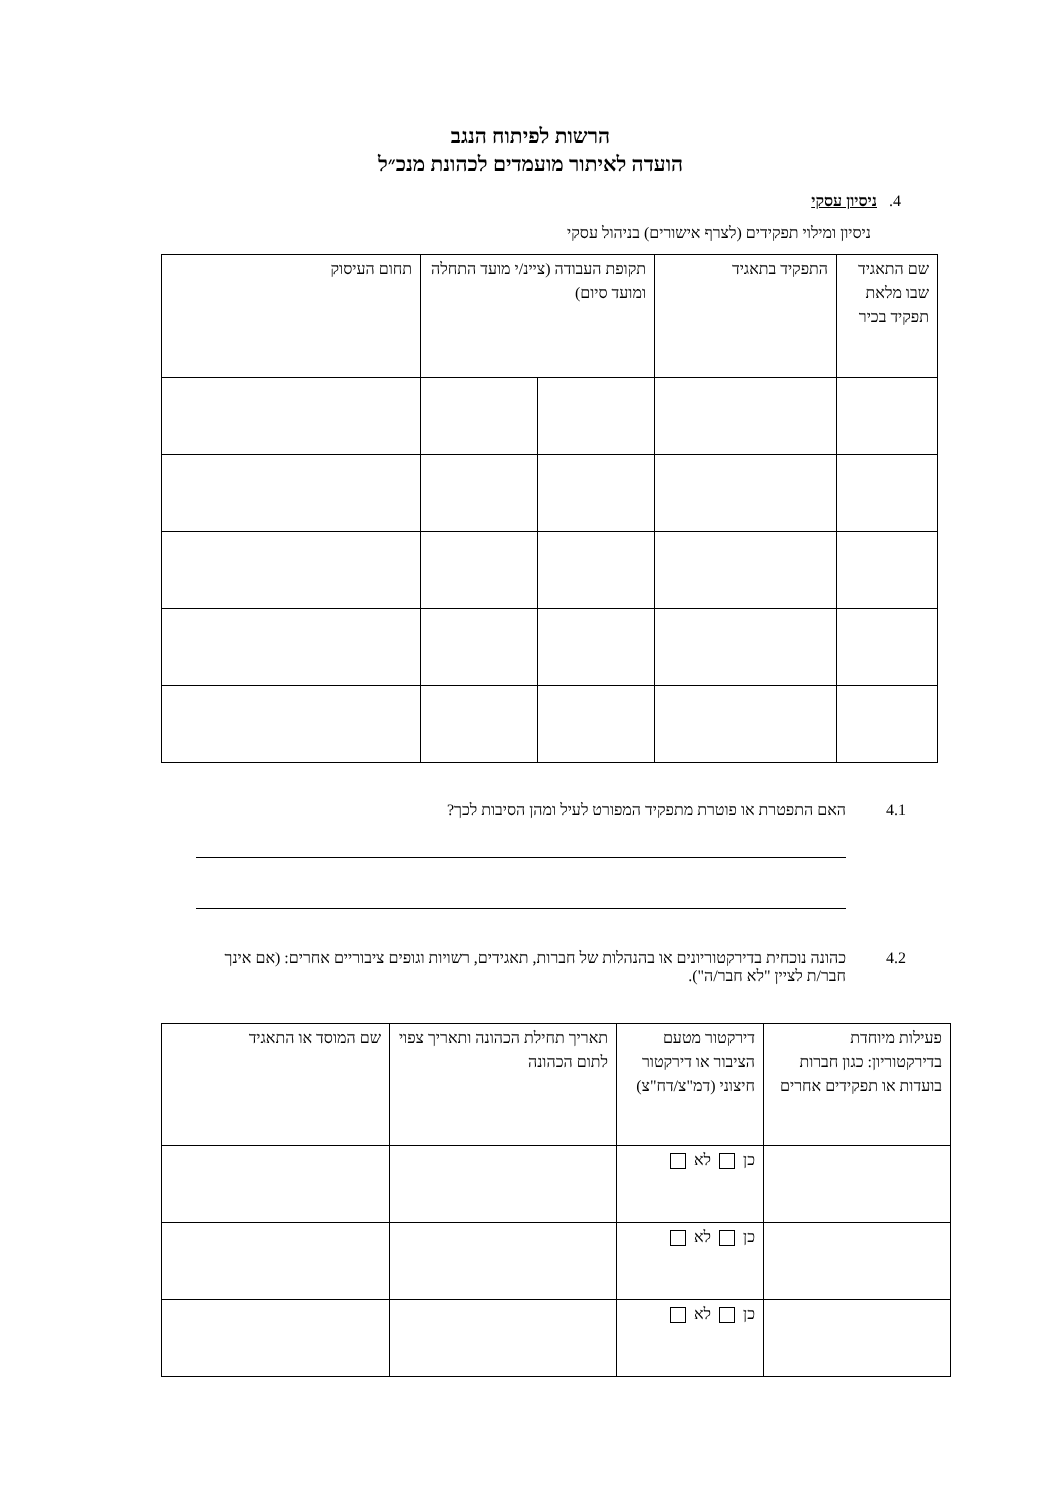הרשות לפיתוח הנגב
הועדה לאיתור מועמדים לכהונת מנכ״ל
4. ניסיון עסקי
ניסיון ומילוי תפקידים (לצרף אישורים) בניהול עסקי
| שם התאגיד שבו מלאת תפקיד בכיר | התפקיד בתאגיד | תקופת העבודה (ציינ/י מועד התחלה ומועד סיום) | | תחום העיסוק |
4.1 האם התפטרת או פוטרת מתפקיד המפורט לעיל ומהן הסיבות לכך?
4.2 כהונה נוכחית בדירקטוריונים או בהנהלות של חברות, תאגידים, רשויות וגופים ציבוריים אחרים: (אם אינך חבר/ת לציין "לא חבר/ה").
| פעילות מיוחדת בדירקטוריון: כגון חברות בועדות או תפקידים אחרים | דירקטור מטעם הציבור או דירקטור חיצוני (דמ"צ/דח"צ) | תאריך תחילת הכהונה ותאריך צפוי לתום הכהונה | שם המוסד או התאגיד |
| | כן לא | | |
| | כן לא | | |
| | כן לא | | |